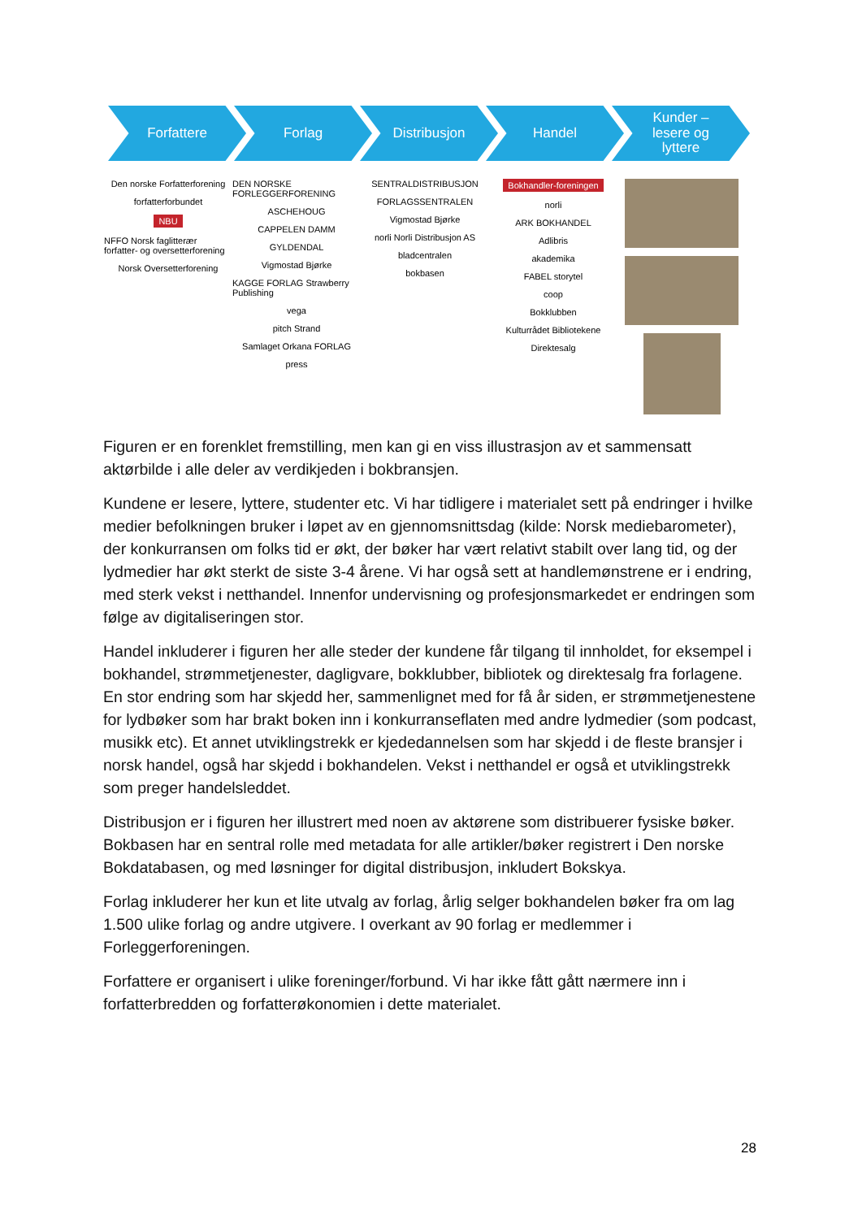Forfattere Forlag Distribusjon Handel Kunder –
lesere og
lyttere
Den norske Forfatterforening
forfatterforbundet
NBU
NFFO Norsk faglitterær forfatter- og oversetterforening
Norsk Oversetterforening
DEN NORSKE FORLEGGERFORENING
ASCHEHOUG
CAPPELEN DAMM
GYLDENDAL
Vigmostad Bjørke
KAGGE FORLAG Strawberry Publishing
vega
pitch Strand
Samlaget Orkana FORLAG
press
SENTRALDISTRIBUSJON
FORLAGSSENTRALEN
Vigmostad Bjørke
norli Norli Distribusjon AS
bladcentralen
bokbasen
Bokhandler-foreningen
norli
ARK BOKHANDEL
Adlibris
akademika
FABEL storytel
coop
Bokklubben
Kulturrådet Bibliotekene
Direktesalg
Figuren er en forenklet fremstilling, men kan gi en viss illustrasjon av et sammensatt aktørbilde i alle deler av verdikjeden i bokbransjen.
Kundene er lesere, lyttere, studenter etc. Vi har tidligere i materialet sett på endringer i hvilke medier befolkningen bruker i løpet av en gjennomsnittsdag (kilde: Norsk mediebarometer), der konkurransen om folks tid er økt, der bøker har vært relativt stabilt over lang tid, og der lydmedier har økt sterkt de siste 3-4 årene. Vi har også sett at handlemønstrene er i endring, med sterk vekst i netthandel. Innenfor undervisning og profesjonsmarkedet er endringen som følge av digitaliseringen stor.
Handel inkluderer i figuren her alle steder der kundene får tilgang til innholdet, for eksempel i bokhandel, strømmetjenester, dagligvare, bokklubber, bibliotek og direktesalg fra forlagene. En stor endring som har skjedd her, sammenlignet med for få år siden, er strømmetjenestene for lydbøker som har brakt boken inn i konkurranseflaten med andre lydmedier (som podcast, musikk etc). Et annet utviklingstrekk er kjededannelsen som har skjedd i de fleste bransjer i norsk handel, også har skjedd i bokhandelen. Vekst i netthandel er også et utviklingstrekk som preger handelsleddet.
Distribusjon er i figuren her illustrert med noen av aktørene som distribuerer fysiske bøker. Bokbasen har en sentral rolle med metadata for alle artikler/bøker registrert i Den norske Bokdatabasen, og med løsninger for digital distribusjon, inkludert Bokskya.
Forlag inkluderer her kun et lite utvalg av forlag, årlig selger bokhandelen bøker fra om lag 1.500 ulike forlag og andre utgivere. I overkant av 90 forlag er medlemmer i Forleggerforeningen.
Forfattere er organisert i ulike foreninger/forbund. Vi har ikke fått gått nærmere inn i forfatterbredden og forfatterøkonomien i dette materialet.
28